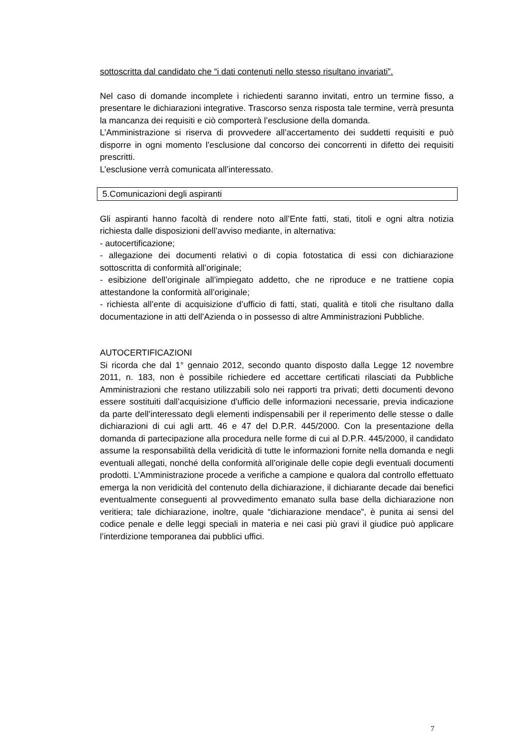sottoscritta dal candidato che “i dati contenuti nello stesso risultano invariati”.
Nel caso di domande incomplete i richiedenti saranno invitati, entro un termine fisso, a presentare le dichiarazioni integrative. Trascorso senza risposta tale termine, verrà presunta la mancanza dei requisiti e ciò comporterà l’esclusione della domanda.
L’Amministrazione si riserva di provvedere all’accertamento dei suddetti requisiti e può disporre in ogni momento l’esclusione dal concorso dei concorrenti in difetto dei requisiti prescritti.
L’esclusione verrà comunicata all’interessato.
5.Comunicazioni degli aspiranti
Gli aspiranti hanno facoltà di rendere noto all’Ente fatti, stati, titoli e ogni altra notizia richiesta dalle disposizioni dell’avviso mediante, in alternativa:
- autocertificazione;
- allegazione dei documenti relativi o di copia fotostatica di essi con dichiarazione sottoscritta di conformità all’originale;
- esibizione dell’originale all’impiegato addetto, che ne riproduce e ne trattiene copia attestandone la conformità all’originale;
- richiesta all’ente di acquisizione d’ufficio di fatti, stati, qualità e titoli che risultano dalla documentazione in atti dell’Azienda o in possesso di altre Amministrazioni Pubbliche.
AUTOCERTIFICAZIONI
Si ricorda che dal 1° gennaio 2012, secondo quanto disposto dalla Legge 12 novembre 2011, n. 183, non è possibile richiedere ed accettare certificati rilasciati da Pubbliche Amministrazioni che restano utilizzabili solo nei rapporti tra privati; detti documenti devono essere sostituiti dall’acquisizione d’ufficio delle informazioni necessarie, previa indicazione da parte dell’interessato degli elementi indispensabili per il reperimento delle stesse o dalle dichiarazioni di cui agli artt. 46 e 47 del D.P.R. 445/2000. Con la presentazione della domanda di partecipazione alla procedura nelle forme di cui al D.P.R. 445/2000, il candidato assume la responsabilità della veridicità di tutte le informazioni fornite nella domanda e negli eventuali allegati, nonché della conformità all’originale delle copie degli eventuali documenti prodotti. L’Amministrazione procede a verifiche a campione e qualora dal controllo effettuato emerga la non veridicità del contenuto della dichiarazione, il dichiarante decade dai benefici eventualmente conseguenti al provvedimento emanato sulla base della dichiarazione non veritiera; tale dichiarazione, inoltre, quale “dichiarazione mendace”, è punita ai sensi del codice penale e delle leggi speciali in materia e nei casi più gravi il giudice può applicare l’interdizione temporanea dai pubblici uffici.
7